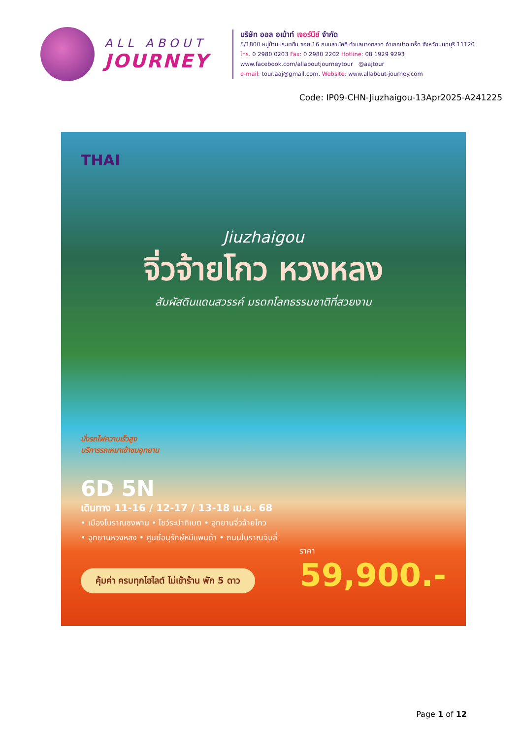ALL ABOUT
JOURNEY
บริษัท ออล อเบ้าท์ เจอร์นีย์ จำกัด
5/1800 หมู่บ้านประชาชื่น ซอย 16 ถนนสามัคคี ตำบลบางตลาด อำเภอปากเกร็ด จังหวัดนนทบุรี 11120
โทร. 0 2980 0203 Fax: 0 2980 2202 Hotline: 08 1929 9293
www.facebook.com/allaboutjourneytour @aajtour
e-mail: tour.aaj@gmail.com, Website: www.allabout-journey.com
Code: IP09-CHN-Jiuzhaigou-13Apr2025-A241225
THAI
Jiuzhaigou
จิ่วจ้ายโกว หวงหลง
สัมผัสดินแดนสวรรค์ มรดกโลกธรรมชาติที่สวยงาม
นั่งรถไฟความเร็วสูง
บริการรถเหมาเข้าชมอุทยาน
6D 5N
เดินทาง 11-16 / 12-17 / 13-18 เม.ย. 68
• เมืองโบราณซงพาน • โชว์ระบำทิเบต • อุทยานจิ่วจ้ายโกว
• อุทยานหวงหลง • ศูนย์อนุรักษ์หมีแพนด้า • ถนนโบราณจินลี่
คุ้มค่า ครบทุกไฮไลต์ ไม่เข้าร้าน พัก 5 ดาว
ราคา
59,900.-
Page 1 of 12